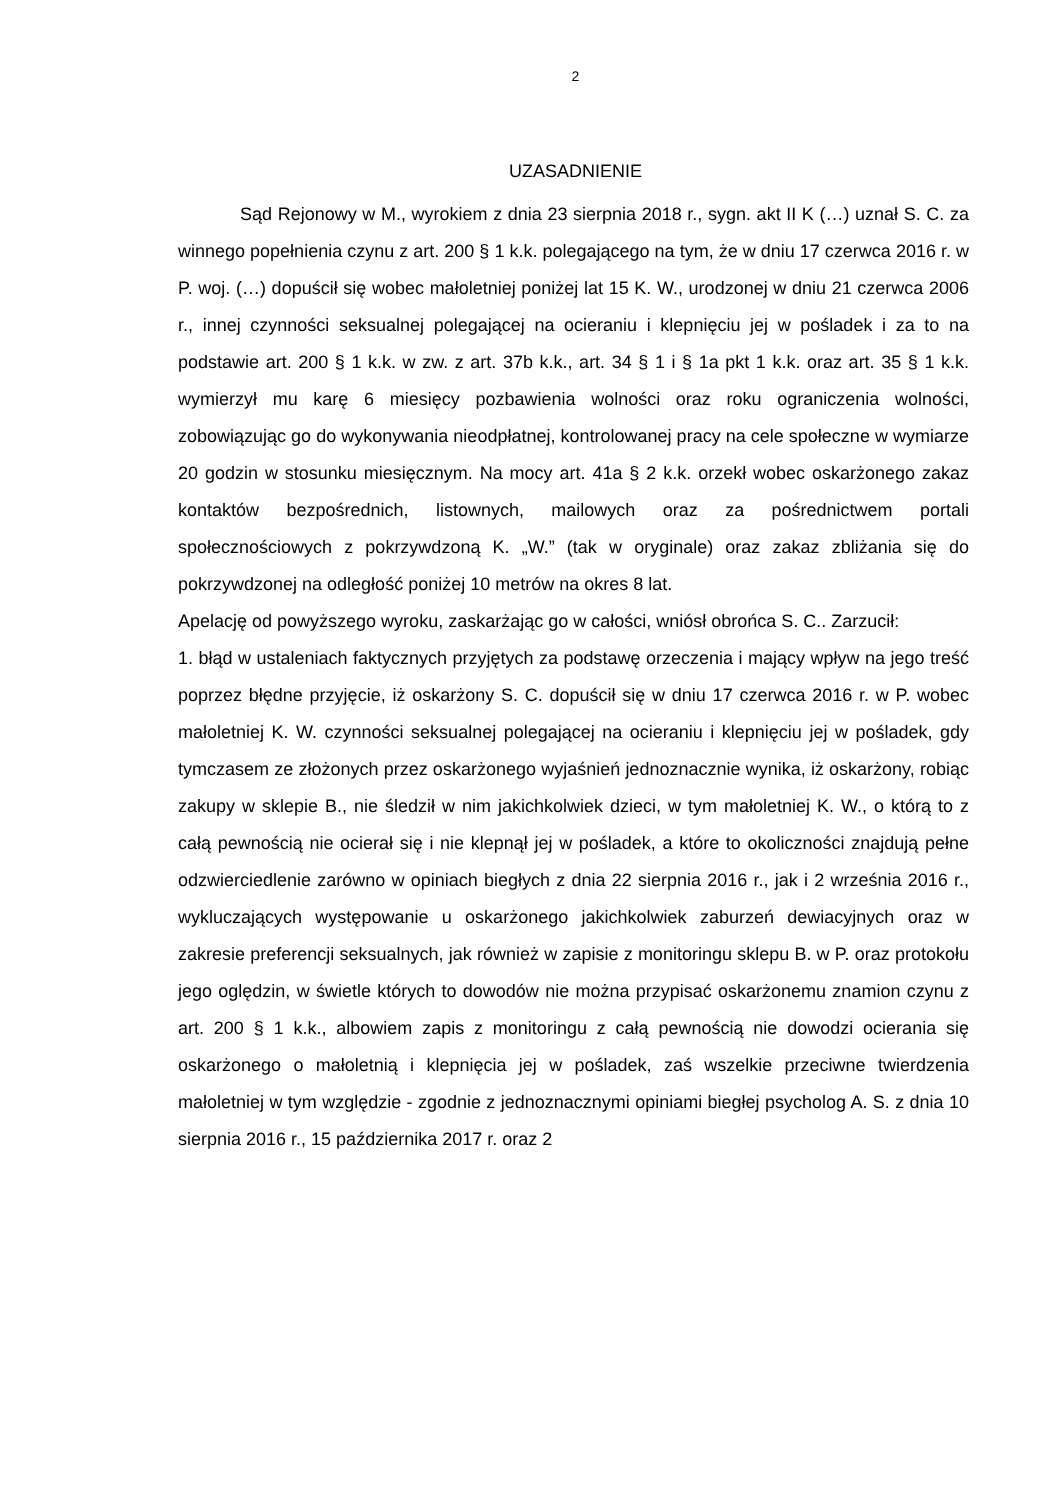2
UZASADNIENIE
Sąd Rejonowy w M., wyrokiem z dnia 23 sierpnia 2018 r., sygn. akt II K (…) uznał S. C. za winnego popełnienia czynu z art. 200 § 1 k.k. polegającego na tym, że w dniu 17 czerwca 2016 r. w P. woj. (…) dopuścił się wobec małoletniej poniżej lat 15 K. W., urodzonej w dniu 21 czerwca 2006 r., innej czynności seksualnej polegającej na ocieraniu i klepnięciu jej w pośladek i za to na podstawie art. 200 § 1 k.k. w zw. z art. 37b k.k., art. 34 § 1 i § 1a pkt 1 k.k. oraz art. 35 § 1 k.k. wymierzył mu karę 6 miesięcy pozbawienia wolności oraz roku ograniczenia wolności, zobowiązując go do wykonywania nieodpłatnej, kontrolowanej pracy na cele społeczne w wymiarze 20 godzin w stosunku miesięcznym. Na mocy art. 41a § 2 k.k. orzekł wobec oskarżonego zakaz kontaktów bezpośrednich, listownych, mailowych oraz za pośrednictwem portali społecznościowych z pokrzywdzoną K. „W.” (tak w oryginale) oraz zakaz zbliżania się do pokrzywdzonej na odległość poniżej 10 metrów na okres 8 lat.
Apelację od powyższego wyroku, zaskarżając go w całości, wniósł obrońca S. C.. Zarzucił:
1. błąd w ustaleniach faktycznych przyjętych za podstawę orzeczenia i mający wpływ na jego treść poprzez błędne przyjęcie, iż oskarżony S. C. dopuścił się w dniu 17 czerwca 2016 r. w P. wobec małoletniej K. W. czynności seksualnej polegającej na ocieraniu i klepnięciu jej w pośladek, gdy tymczasem ze złożonych przez oskarżonego wyjaśnień jednoznacznie wynika, iż oskarżony, robiąc zakupy w sklepie B., nie śledził w nim jakichkolwiek dzieci, w tym małoletniej K. W., o którą to z całą pewnością nie ocierał się i nie klepnął jej w pośladek, a które to okoliczności znajdują pełne odzwierciedlenie zarówno w opiniach biegłych z dnia 22 sierpnia 2016 r., jak i 2 września 2016 r., wykluczających występowanie u oskarżonego jakichkolwiek zaburzeń dewiacyjnych oraz w zakresie preferencji seksualnych, jak również w zapisie z monitoringu sklepu B. w P. oraz protokołu jego oględzin, w świetle których to dowodów nie można przypisać oskarżonemu znamion czynu z art. 200 § 1 k.k., albowiem zapis z monitoringu z całą pewnością nie dowodzi ocierania się oskarżonego o małoletnią i klepnięcia jej w pośladek, zaś wszelkie przeciwne twierdzenia małoletniej w tym względzie - zgodnie z jednoznacznymi opiniami biegłej psycholog A. S. z dnia 10 sierpnia 2016 r., 15 października 2017 r. oraz 2